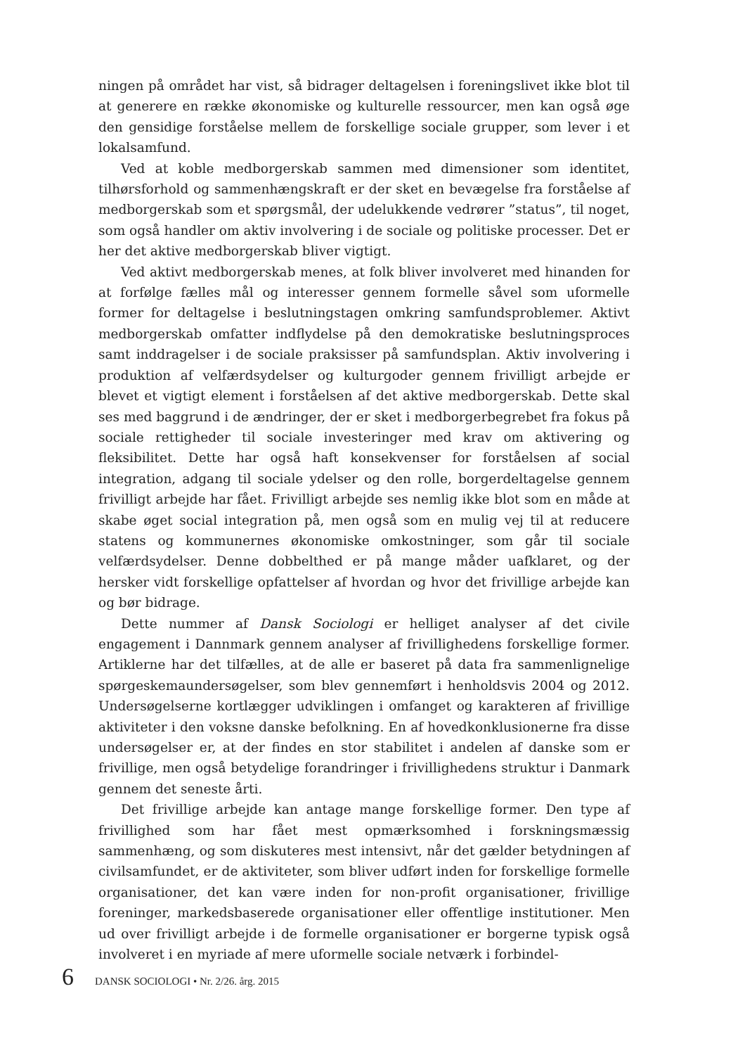ningen på området har vist, så bidrager deltagelsen i foreningslivet ikke blot til at generere en række økonomiske og kulturelle ressourcer, men kan også øge den gensidige forståelse mellem de forskellige sociale grupper, som lever i et lokalsamfund.
Ved at koble medborgerskab sammen med dimensioner som identitet, tilhørsforhold og sammenhængskraft er der sket en bevægelse fra forståelse af medborgerskab som et spørgsmål, der udelukkende vedrører ”status”, til noget, som også handler om aktiv involvering i de sociale og politiske processer. Det er her det aktive medborgerskab bliver vigtigt.
Ved aktivt medborgerskab menes, at folk bliver involveret med hinanden for at forfølge fælles mål og interesser gennem formelle såvel som uformelle former for deltagelse i beslutningstagen omkring samfundsproblemer. Aktivt medborgerskab omfatter indflydelse på den demokratiske beslutningsproces samt inddragelser i de sociale praksisser på samfundsplan. Aktiv involvering i produktion af velfærdsydelser og kulturgoder gennem frivilligt arbejde er blevet et vigtigt element i forståelsen af det aktive medborgerskab. Dette skal ses med baggrund i de ændringer, der er sket i medborgerbegrebet fra fokus på sociale rettigheder til sociale investeringer med krav om aktivering og fleksibilitet. Dette har også haft konsekvenser for forståelsen af social integration, adgang til sociale ydelser og den rolle, borgerdeltagelse gennem frivilligt arbejde har fået. Frivilligt arbejde ses nemlig ikke blot som en måde at skabe øget social integration på, men også som en mulig vej til at reducere statens og kommunernes økonomiske omkostninger, som går til sociale velfærdsydelser. Denne dobbelthed er på mange måder uafklaret, og der hersker vidt forskellige opfattelser af hvordan og hvor det frivillige arbejde kan og bør bidrage.
Dette nummer af Dansk Sociologi er helliget analyser af det civile engagement i Dannmark gennem analyser af frivillighedens forskellige former. Artiklerne har det tilfælles, at de alle er baseret på data fra sammenlignelige spørgeskemaundersøgelser, som blev gennemført i henholdsvis 2004 og 2012. Undersøgelserne kortlægger udviklingen i omfanget og karakteren af frivillige aktiviteter i den voksne danske befolkning. En af hovedkonklusionerne fra disse undersøgelser er, at der findes en stor stabilitet i andelen af danske som er frivillige, men også betydelige forandringer i frivillighedens struktur i Danmark gennem det seneste årti.
Det frivillige arbejde kan antage mange forskellige former. Den type af frivillighed som har fået mest opmærksomhed i forskningsmæssig sammenhæng, og som diskuteres mest intensivt, når det gælder betydningen af civilsamfundet, er de aktiviteter, som bliver udført inden for forskellige formelle organisationer, det kan være inden for non-profit organisationer, frivillige foreninger, markedsbaserede organisationer eller offentlige institutioner. Men ud over frivilligt arbejde i de formelle organisationer er borgerne typisk også involveret i en myriade af mere uformelle sociale netværk i forbindel-
6 DANSK SOCIOLOGI • Nr. 2/26. årg. 2015